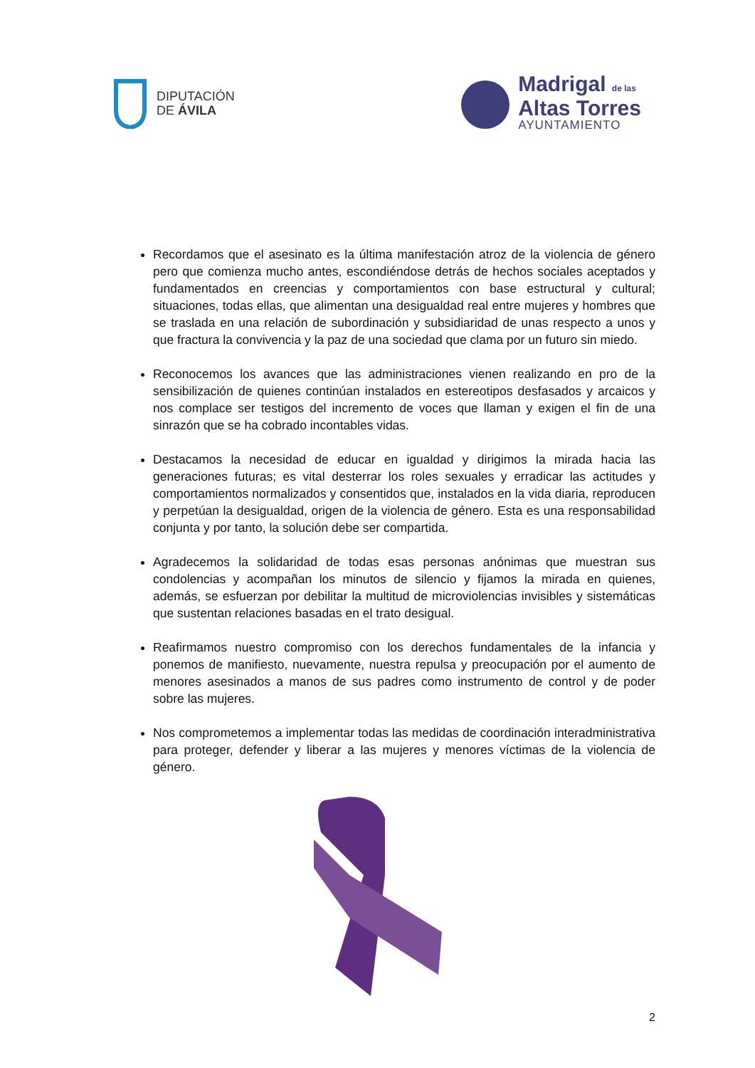DIPUTACIÓN
DE ÁVILA
Madrigal de las
Altas Torres
AYUNTAMIENTO
Recordamos que el asesinato es la última manifestación atroz de la violencia de género pero que comienza mucho antes, escondiéndose detrás de hechos sociales aceptados y fundamentados en creencias y comportamientos con base estructural y cultural; situaciones, todas ellas, que alimentan una desigualdad real entre mujeres y hombres que se traslada en una relación de subordinación y subsidiaridad de unas respecto a unos y que fractura la convivencia y la paz de una sociedad que clama por un futuro sin miedo.
Reconocemos los avances que las administraciones vienen realizando en pro de la sensibilización de quienes continúan instalados en estereotipos desfasados y arcaicos y nos complace ser testigos del incremento de voces que llaman y exigen el fin de una sinrazón que se ha cobrado incontables vidas.
Destacamos la necesidad de educar en igualdad y dirigimos la mirada hacia las generaciones futuras; es vital desterrar los roles sexuales y erradicar las actitudes y comportamientos normalizados y consentidos que, instalados en la vida diaria, reproducen y perpetúan la desigualdad, origen de la violencia de género. Esta es una responsabilidad conjunta y por tanto, la solución debe ser compartida.
Agradecemos la solidaridad de todas esas personas anónimas que muestran sus condolencias y acompañan los minutos de silencio y fijamos la mirada en quienes, además, se esfuerzan por debilitar la multitud de microviolencias invisibles y sistemáticas que sustentan relaciones basadas en el trato desigual.
Reafirmamos nuestro compromiso con los derechos fundamentales de la infancia y ponemos de manifiesto, nuevamente, nuestra repulsa y preocupación por el aumento de menores asesinados a manos de sus padres como instrumento de control y de poder sobre las mujeres.
Nos comprometemos a implementar todas las medidas de coordinación interadministrativa para proteger, defender y liberar a las mujeres y menores víctimas de la violencia de género.
2